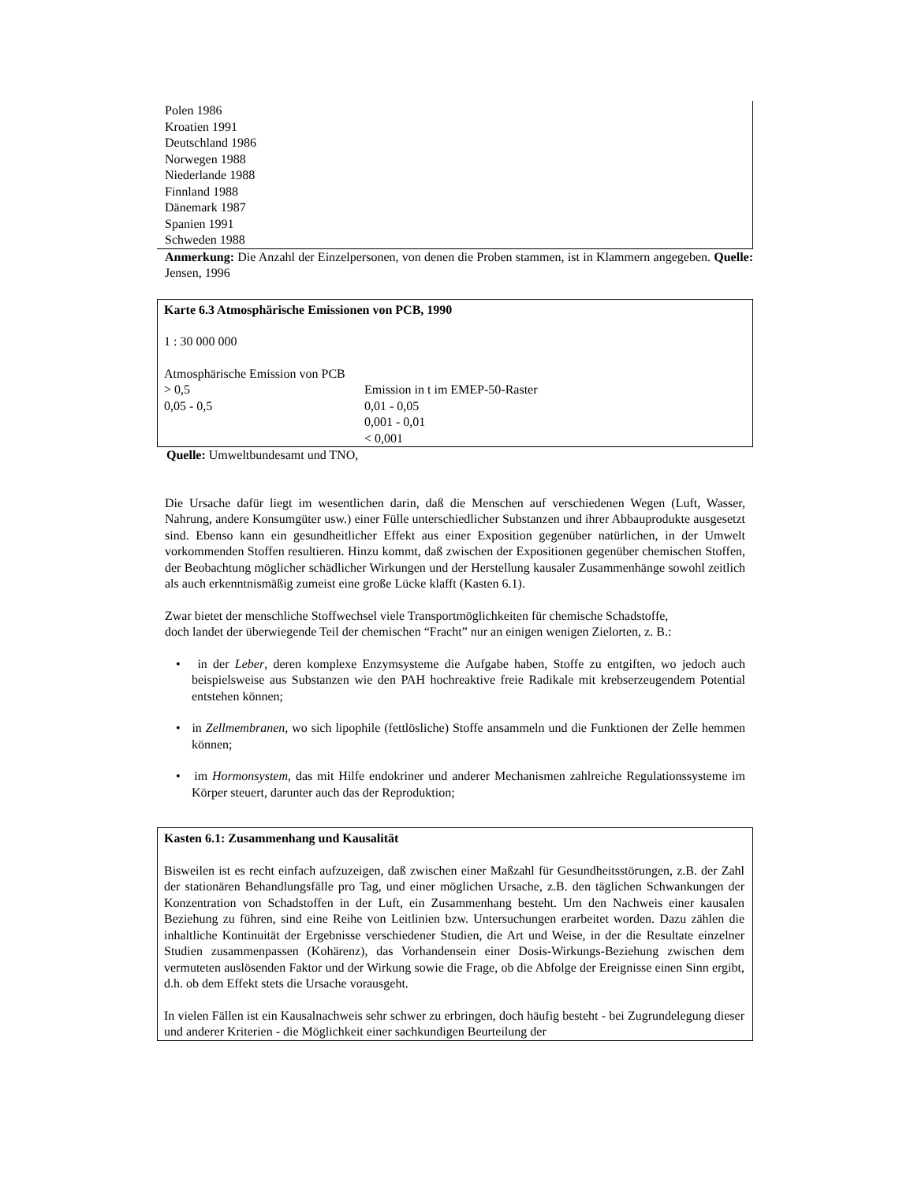Polen 1986
Kroatien 1991
Deutschland 1986
Norwegen 1988
Niederlande 1988
Finnland 1988
Dänemark 1987
Spanien 1991
Schweden 1988
Anmerkung: Die Anzahl der Einzelpersonen, von denen die Proben stammen, ist in Klammern angegeben. Quelle: Jensen, 1996
Karte 6.3 Atmosphärische Emissionen von PCB, 1990
1 : 30 000 000
Atmosphärische Emission von PCB
> 0,5 Emission in t im EMEP-50-Raster
0,05 - 0,5 0,01 - 0,05
0,001 - 0,01
< 0,001
Quelle: Umweltbundesamt und TNO,
Die Ursache dafür liegt im wesentlichen darin, daß die Menschen auf verschiedenen Wegen (Luft, Wasser, Nahrung, andere Konsumgüter usw.) einer Fülle unterschiedlicher Substanzen und ihrer Abbauprodukte ausgesetzt sind. Ebenso kann ein gesundheitlicher Effekt aus einer Exposition gegenüber natürlichen, in der Umwelt vorkommenden Stoffen resultieren. Hinzu kommt, daß zwischen der Expositionen gegenüber chemischen Stoffen, der Beobachtung möglicher schädlicher Wirkungen und der Herstellung kausaler Zusammenhänge sowohl zeitlich als auch erkenntnismäßig zumeist eine große Lücke klafft (Kasten 6.1).
Zwar bietet der menschliche Stoffwechsel viele Transportmöglichkeiten für chemische Schadstoffe,
doch landet der überwiegende Teil der chemischen “Fracht” nur an einigen wenigen Zielorten, z. B.:
• in der Leber, deren komplexe Enzymsysteme die Aufgabe haben, Stoffe zu entgiften, wo jedoch auch beispielsweise aus Substanzen wie den PAH hochreaktive freie Radikale mit krebserzeugendem Potential entstehen können;
• in Zellmembranen, wo sich lipophile (fettlösliche) Stoffe ansammeln und die Funktionen der Zelle hemmen können;
• im Hormonsystem, das mit Hilfe endokriner und anderer Mechanismen zahlreiche Regulationssysteme im Körper steuert, darunter auch das der Reproduktion;
Kasten 6.1: Zusammenhang und Kausalität
Bisweilen ist es recht einfach aufzuzeigen, daß zwischen einer Maßzahl für Gesundheitsstörungen, z.B. der Zahl der stationären Behandlungsfälle pro Tag, und einer möglichen Ursache, z.B. den täglichen Schwankungen der Konzentration von Schadstoffen in der Luft, ein Zusammenhang besteht. Um den Nachweis einer kausalen Beziehung zu führen, sind eine Reihe von Leitlinien bzw. Untersuchungen erarbeitet worden. Dazu zählen die inhaltliche Kontinuität der Ergebnisse verschiedener Studien, die Art und Weise, in der die Resultate einzelner Studien zusammenpassen (Kohärenz), das Vorhandensein einer Dosis-Wirkungs-Beziehung zwischen dem vermuteten auslösenden Faktor und der Wirkung sowie die Frage, ob die Abfolge der Ereignisse einen Sinn ergibt, d.h. ob dem Effekt stets die Ursache vorausgeht.
In vielen Fällen ist ein Kausalnachweis sehr schwer zu erbringen, doch häufig besteht - bei Zugrundelegung dieser und anderer Kriterien - die Möglichkeit einer sachkundigen Beurteilung der